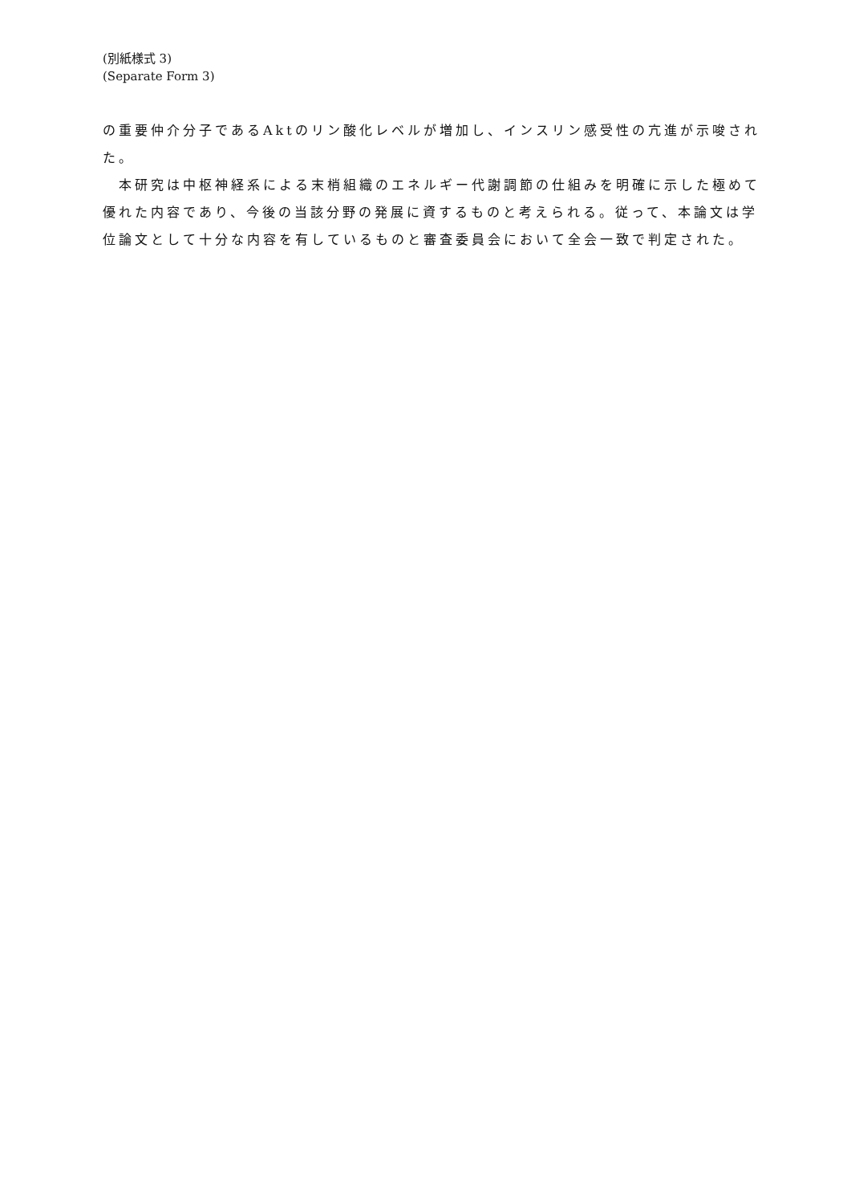(別紙様式 3)
(Separate Form 3)
の重要仲介分子であるAktのリン酸化レベルが増加し、インスリン感受性の亢進が示唆された。
　本研究は中枢神経系による末梢組織のエネルギー代謝調節の仕組みを明確に示した極めて優れた内容であり、今後の当該分野の発展に資するものと考えられる。従って、本論文は学位論文として十分な内容を有しているものと審査委員会において全会一致で判定された。